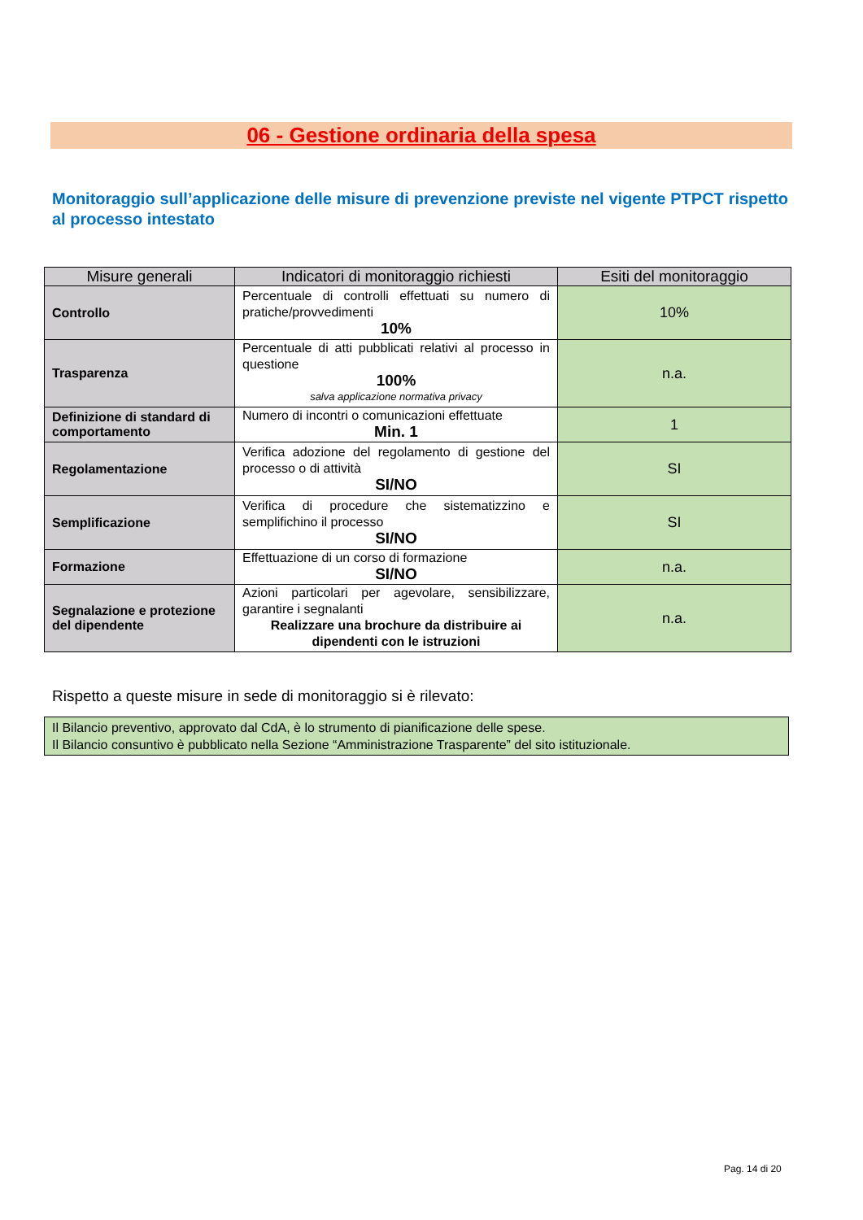06 - Gestione ordinaria della spesa
Monitoraggio sull’applicazione delle misure di prevenzione previste nel vigente PTPCT rispetto al processo intestato
| Misure generali | Indicatori di monitoraggio richiesti | Esiti del monitoraggio |
| --- | --- | --- |
| Controllo | Percentuale di controlli effettuati su numero di pratiche/provvedimenti 10% | 10% |
| Trasparenza | Percentuale di atti pubblicati relativi al processo in questione 100% salva applicazione normativa privacy | n.a. |
| Definizione di standard di comportamento | Numero di incontri o comunicazioni effettuate Min. 1 | 1 |
| Regolamentazione | Verifica adozione del regolamento di gestione del processo o di attività SI/NO | SI |
| Semplificazione | Verifica di procedure che sistematizzino e semplifichino il processo SI/NO | SI |
| Formazione | Effettuazione di un corso di formazione SI/NO | n.a. |
| Segnalazione e protezione del dipendente | Azioni particolari per agevolare, sensibilizzare, garantire i segnalanti Realizzare una brochure da distribuire ai dipendenti con le istruzioni | n.a. |
Rispetto a queste misure in sede di monitoraggio si è rilevato:
Il Bilancio preventivo, approvato dal CdA, è lo strumento di pianificazione delle spese.
Il Bilancio consuntivo è pubblicato nella Sezione “Amministrazione Trasparente” del sito istituzionale.
Pag. 14 di 20